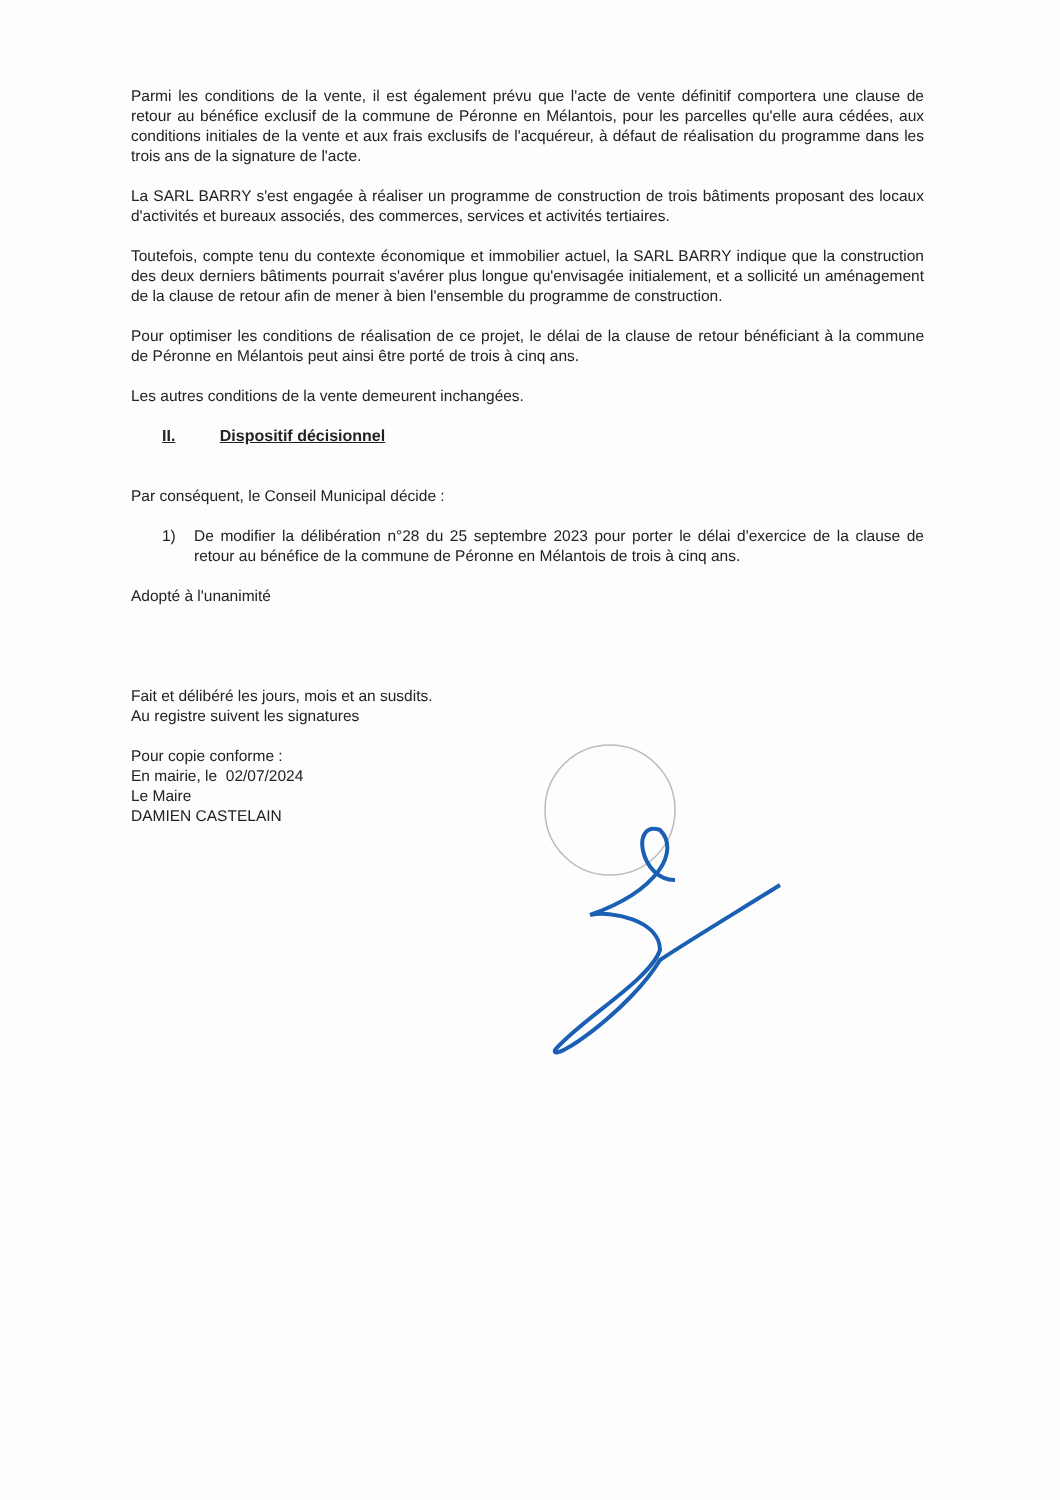Parmi les conditions de la vente, il est également prévu que l'acte de vente définitif comportera une clause de retour au bénéfice exclusif de la commune de Péronne en Mélantois, pour les parcelles qu'elle aura cédées, aux conditions initiales de la vente et aux frais exclusifs de l'acquéreur, à défaut de réalisation du programme dans les trois ans de la signature de l'acte.
La SARL BARRY s'est engagée à réaliser un programme de construction de trois bâtiments proposant des locaux d'activités et bureaux associés, des commerces, services et activités tertiaires.
Toutefois, compte tenu du contexte économique et immobilier actuel, la SARL BARRY indique que la construction des deux derniers bâtiments pourrait s'avérer plus longue qu'envisagée initialement, et a sollicité un aménagement de la clause de retour afin de mener à bien l'ensemble du programme de construction.
Pour optimiser les conditions de réalisation de ce projet, le délai de la clause de retour bénéficiant à la commune de Péronne en Mélantois peut ainsi être porté de trois à cinq ans.
Les autres conditions de la vente demeurent inchangées.
II. Dispositif décisionnel
Par conséquent, le Conseil Municipal décide :
1) De modifier la délibération n°28 du 25 septembre 2023 pour porter le délai d'exercice de la clause de retour au bénéfice de la commune de Péronne en Mélantois de trois à cinq ans.
Adopté à l'unanimité
Fait et délibéré les jours, mois et an susdits.
Au registre suivent les signatures
Pour copie conforme :
En mairie, le 02/07/2024
Le Maire
DAMIEN CASTELAIN